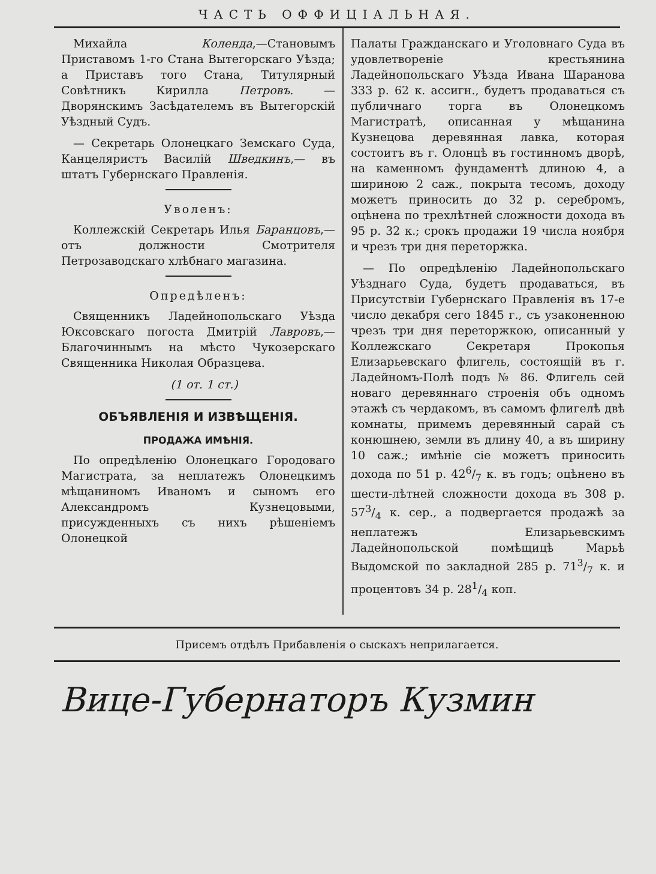ЧАСТЬ ОФФИЦІАЛЬНАЯ.
Михайла Коленда,—Становымъ Приставомъ 1-го Стана Вытегорскаго Уѣзда; а Приставъ того Стана, Титулярный Совѣтникъ Кирилла Петровъ. — Дворянскимъ Засѣдателемъ въ Вытегорскій Уѣздный Судъ.
— Секретарь Олонецкаго Земскаго Суда, Канцеляристъ Василій Шведкинъ,— въ штатъ Губернскаго Правленія.
Уволенъ:
Коллежскій Секретарь Илья Баранцовъ,—отъ должности Смотрителя Петрозаводскаго хлѣбнаго магазина.
Опредѣленъ:
Священникъ Ладейнопольскаго Уѣзда Юксовскаго погоста Дмитрій Лавровъ,—Благочиннымъ на мѣсто Чукозерскаго Священника Николая Образцева.
(1 от. 1 ст.)
ОБЪЯВЛЕНІЯ И ИЗВѢЩЕНІЯ.
ПРОДАЖА ИМѢНІЯ.
По опредѣленію Олонецкаго Городоваго Магистрата, за неплатежъ Олонецкимъ мѣщаниномъ Иваномъ и сыномъ его Александромъ Кузнецовыми, присужденныхъ съ нихъ рѣшеніемъ Олонецкой
Палаты Гражданскаго и Уголовнаго Суда въ удовлетвореніе крестьянина Ладейнопольскаго Уѣзда Ивана Шаранова 333 р. 62 к. ассигн., будетъ продаваться съ публичнаго торга въ Олонецкомъ Магистратѣ, описанная у мѣщанина Кузнецова деревянная лавка, которая состоитъ въ г. Олонцѣ въ гостинномъ дворѣ, на каменномъ фундаментѣ длиною 4, а шириною 2 саж., покрыта тесомъ, доходу можетъ приносить до 32 р. серебромъ, оцѣнена по трехлѣтней сложности дохода въ 95 р. 32 к.; срокъ продажи 19 числа ноября и чрезъ три дня переторжка.
— По опредѣленію Ладейнопольскаго Уѣзднаго Суда, будетъ продаваться, въ Присутствіи Губернскаго Правленія въ 17-е число декабря сего 1845 г., съ узаконенною чрезъ три дня переторжкою, описанный у Коллежскаго Секретаря Прокопья Елизарьевскаго флигель, состоящій въ г. Ладейномъ-Полѣ подъ № 86. Флигель сей новаго деревяннаго строенія объ одномъ этажѣ съ чердакомъ, въ самомъ флигелѣ двѣ комнаты, примемъ деревянный сарай съ конюшнею, земли въ длину 40, а въ ширину 10 саж.; имѣніе сіе можетъ приносить дохода по 51 р. 426/7 к. въ годъ; оцѣнено въ шести-лѣтней сложности дохода въ 308 р. 573/4 к. сер., а подвергается продажѣ за неплатежъ Елизарьевскимъ Ладейнопольской помѣщицѣ Марьѣ Выдомской по закладной 285 р. 713/7 к. и процентовъ 34 р. 281/4 коп.
Присемъ отдѣлъ Прибавленія о сыскахъ неприлагается.
Вице-Губернаторъ Кузмин